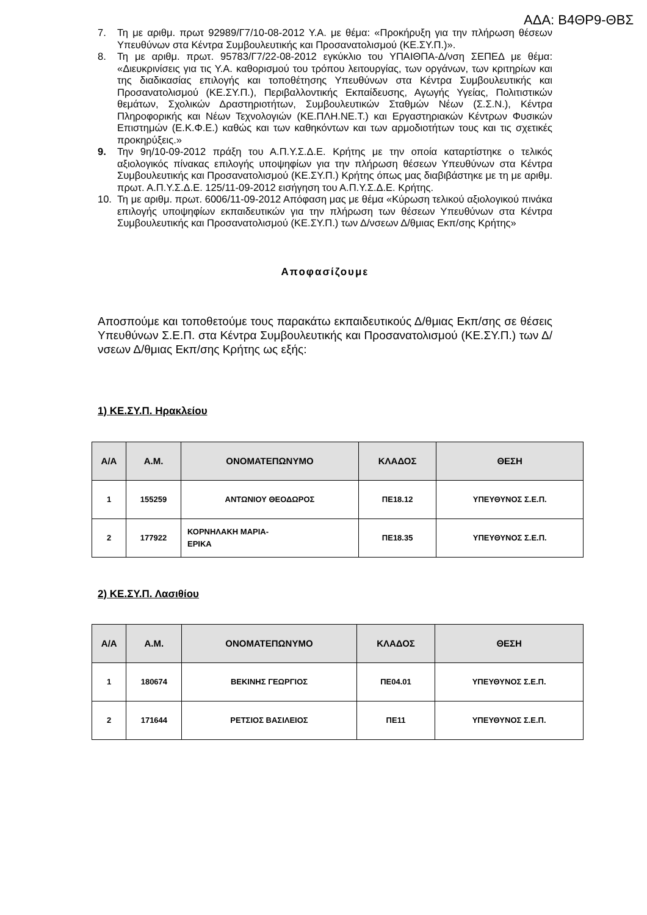ΑΔΑ: Β4ΘΡ9-ΘΒΣ
7. Τη με αριθμ. πρωτ 92989/Γ7/10-08-2012 Υ.Α. με θέμα: «Προκήρυξη για την πλήρωση θέσεων Υπευθύνων στα Κέντρα Συμβουλευτικής και Προσανατολισμού (ΚΕ.ΣΥ.Π.)».
8. Τη με αριθμ. πρωτ. 95783/Γ7/22-08-2012 εγκύκλιο του ΥΠΑΙΘΠΑ-Δ/νση ΣΕΠΕΔ με θέμα: «Διευκρινίσεις για τις Υ.Α. καθορισμού του τρόπου λειτουργίας, των οργάνων, των κριτηρίων και της διαδικασίας επιλογής και τοποθέτησης Υπευθύνων στα Κέντρα Συμβουλευτικής και Προσανατολισμού (ΚΕ.ΣΥ.Π.), Περιβαλλοντικής Εκπαίδευσης, Αγωγής Υγείας, Πολιτιστικών θεμάτων, Σχολικών Δραστηριοτήτων, Συμβουλευτικών Σταθμών Νέων (Σ.Σ.Ν.), Κέντρα Πληροφορικής και Νέων Τεχνολογιών (ΚΕ.ΠΛΗ.ΝΕ.Τ.) και Εργαστηριακών Κέντρων Φυσικών Επιστημών (Ε.Κ.Φ.Ε.) καθώς και των καθηκόντων και των αρμοδιοτήτων τους και τις σχετικές προκηρύξεις.»
9. Την 9η/10-09-2012 πράξη του Α.Π.Υ.Σ.Δ.Ε. Κρήτης με την οποία καταρτίστηκε ο τελικός αξιολογικός πίνακας επιλογής υποψηφίων για την πλήρωση θέσεων Υπευθύνων στα Κέντρα Συμβουλευτικής και Προσανατολισμού (ΚΕ.ΣΥ.Π.) Κρήτης όπως μας διαβιβάστηκε με τη με αριθμ. πρωτ. Α.Π.Υ.Σ.Δ.Ε. 125/11-09-2012 εισήγηση του Α.Π.Υ.Σ.Δ.Ε. Κρήτης.
10. Τη με αριθμ. πρωτ. 6006/11-09-2012 Απόφαση μας με θέμα «Κύρωση τελικού αξιολογικού πινάκα επιλογής υποψηφίων εκπαιδευτικών για την πλήρωση των θέσεων Υπευθύνων στα Κέντρα Συμβουλευτικής και Προσανατολισμού (ΚΕ.ΣΥ.Π.) των Δ/νσεων Δ/θμιας Εκπ/σης Κρήτης»
Αποφασίζουμε
Αποσπούμε και τοποθετούμε τους παρακάτω εκπαιδευτικούς Δ/θμιας Εκπ/σης σε θέσεις Υπευθύνων Σ.Ε.Π. στα Κέντρα Συμβουλευτικής και Προσανατολισμού (ΚΕ.ΣΥ.Π.) των Δ/νσεων Δ/θμιας Εκπ/σης Κρήτης ως εξής:
1) ΚΕ.ΣΥ.Π. Ηρακλείου
| Α/Α | Α.Μ. | ΟΝΟΜΑΤΕΠΩΝΥΜΟ | ΚΛΑΔΟΣ | ΘΕΣΗ |
| --- | --- | --- | --- | --- |
| 1 | 155259 | ΑΝΤΩΝΙΟΥ ΘΕΟΔΩΡΟΣ | ΠΕ18.12 | ΥΠΕΥΘΥΝΟΣ Σ.Ε.Π. |
| 2 | 177922 | ΚΟΡΝΗΛΑΚΗ ΜΑΡΙΑ- ΕΡΙΚΑ | ΠΕ18.35 | ΥΠΕΥΘΥΝΟΣ Σ.Ε.Π. |
2) ΚΕ.ΣΥ.Π. Λασιθίου
| Α/Α | Α.Μ. | ΟΝΟΜΑΤΕΠΩΝΥΜΟ | ΚΛΑΔΟΣ | ΘΕΣΗ |
| --- | --- | --- | --- | --- |
| 1 | 180674 | ΒΕΚΙΝΗΣ ΓΕΩΡΓΙΟΣ | ΠΕ04.01 | ΥΠΕΥΘΥΝΟΣ Σ.Ε.Π. |
| 2 | 171644 | ΡΕΤΣΙΟΣ ΒΑΣΙΛΕΙΟΣ | ΠΕ11 | ΥΠΕΥΘΥΝΟΣ Σ.Ε.Π. |